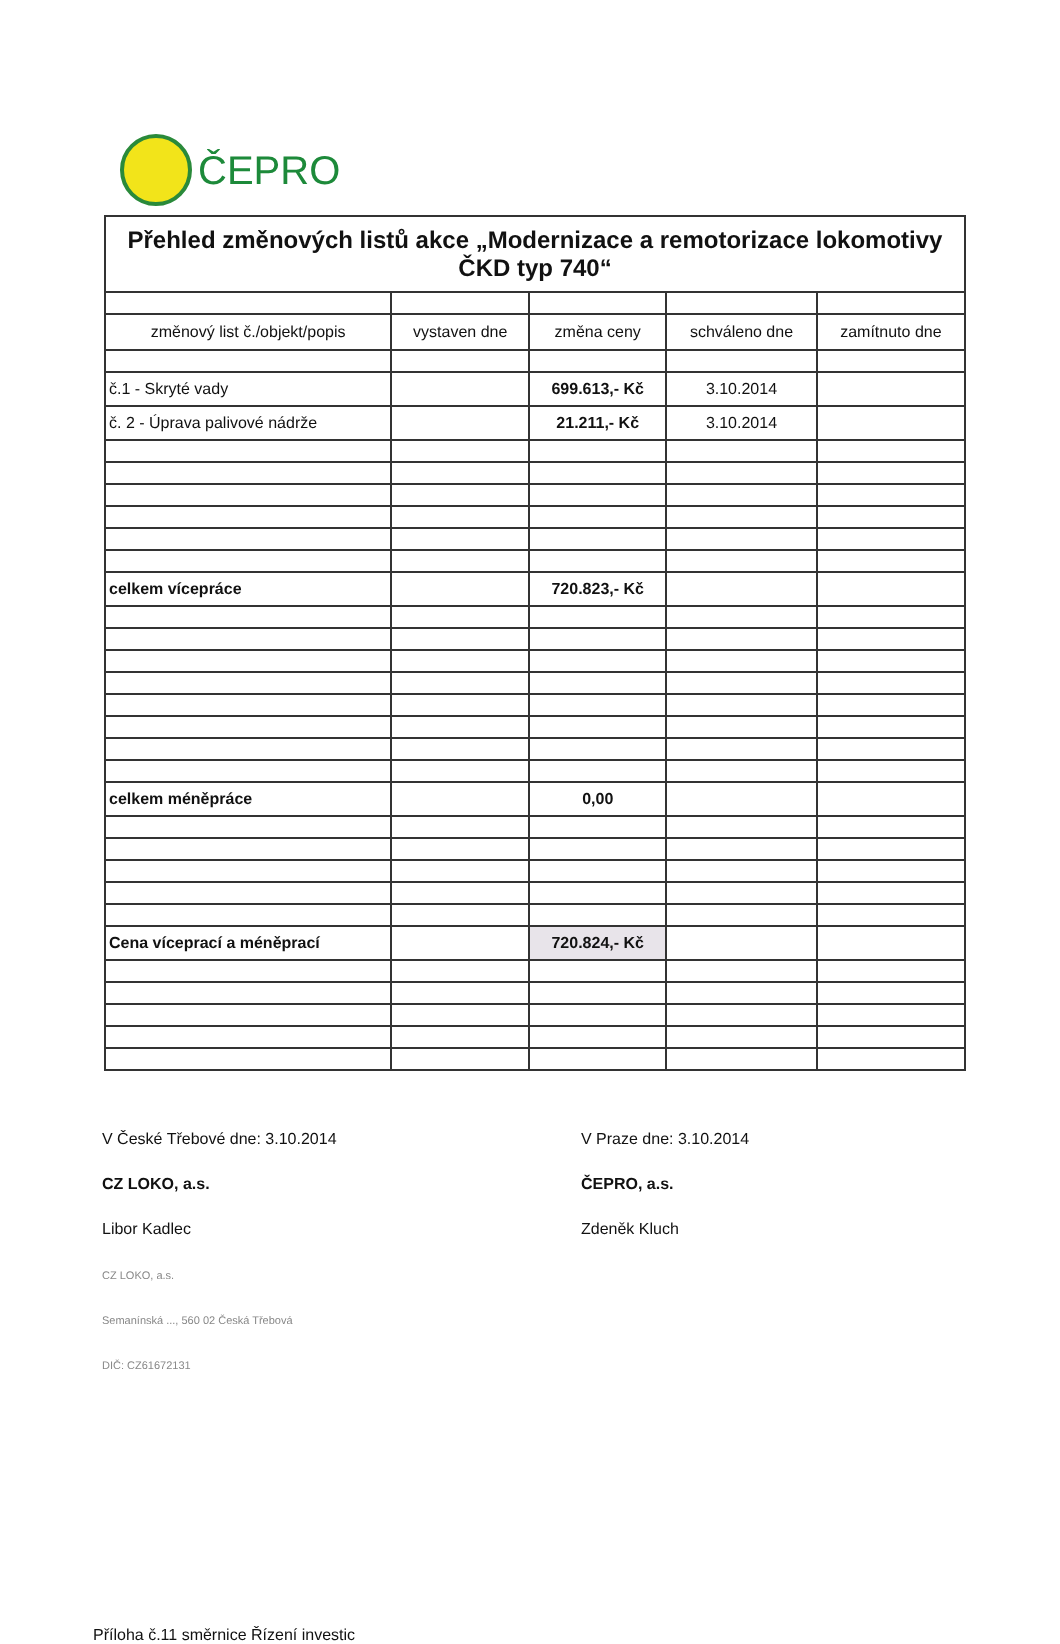ČEPRO
| Přehled změnových listů akce „Modernizace a remotorizace lokomotivy ČKD typ 740“ | | | | |
| změnový list č./objekt/popis | vystaven dne | změna ceny | schváleno dne | zamítnuto dne |
| č.1 - Skryté vady | | 699.613,- Kč | 3.10.2014 | |
| č. 2 - Úprava palivové nádrže | | 21.211,- Kč | 3.10.2014 | |
| celkem vícepráce | | 720.823,- Kč | | |
| celkem méněpráce | | 0,00 | | |
| Cena víceprací a méněprací | | 720.824,- Kč | | |
V České Třebové dne: 3.10.2014
CZ LOKO, a.s.
Libor Kadlec
CZ LOKO, a.s.
Semanínská ..., 560 02 Česká Třebová
DIČ: CZ61672131
V Praze dne: 3.10.2014
ČEPRO, a.s.
Zdeněk Kluch
Příloha č.11 směrnice Řízení investic